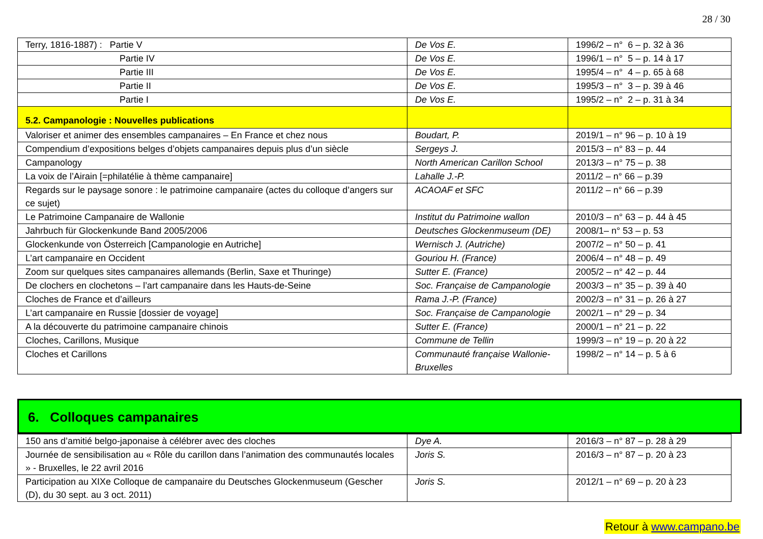28 / 30
| Terry, 1816-1887) : Partie V | De Vos E. | 1996/2 – n° 6 – p. 32 à 36 |
| Partie IV | De Vos E. | 1996/1 – n° 5 – p. 14 à 17 |
| Partie III | De Vos E. | 1995/4 – n° 4 – p. 65 à 68 |
| Partie II | De Vos E. | 1995/3 – n° 3 – p. 39 à 46 |
| Partie I | De Vos E. | 1995/2 – n° 2 – p. 31 à 34 |
| 5.2. Campanologie : Nouvelles publications | | |
| Valoriser et animer des ensembles campanaires – En France et chez nous | Boudart, P. | 2019/1 – n° 96 – p. 10 à 19 |
| Compendium d’expositions belges d’objets campanaires depuis plus d’un siècle | Sergeys J. | 2015/3 – n° 83 – p. 44 |
| Campanology | North American Carillon School | 2013/3 – n° 75 – p. 38 |
| La voix de l’Airain [=philatélie à thème campanaire] | Lahalle J.-P. | 2011/2 – n° 66 – p.39 |
| Regards sur le paysage sonore : le patrimoine campanaire (actes du colloque d’angers sur ce sujet) | ACAOAF et SFC | 2011/2 – n° 66 – p.39 |
| Le Patrimoine Campanaire de Wallonie | Institut du Patrimoine wallon | 2010/3 – n° 63 – p. 44 à 45 |
| Jahrbuch für Glockenkunde Band 2005/2006 | Deutsches Glockenmuseum (DE) | 2008/1– n° 53 – p. 53 |
| Glockenkunde von Österreich [Campanologie en Autriche] | Wernisch J. (Autriche) | 2007/2 – n° 50 – p. 41 |
| L’art campanaire en Occident | Gouriou H. (France) | 2006/4 – n° 48 – p. 49 |
| Zoom sur quelques sites campanaires allemands (Berlin, Saxe et Thuringe) | Sutter E. (France) | 2005/2 – n° 42 – p. 44 |
| De clochers en clochetons – l’art campanaire dans les Hauts-de-Seine | Soc. Française de Campanologie | 2003/3 – n° 35 – p. 39 à 40 |
| Cloches de France et d’ailleurs | Rama J.-P. (France) | 2002/3 – n° 31 – p. 26 à 27 |
| L’art campanaire en Russie [dossier de voyage] | Soc. Française de Campanologie | 2002/1 – n° 29 – p. 34 |
| A la découverte du patrimoine campanaire chinois | Sutter E. (France) | 2000/1 – n° 21 – p. 22 |
| Cloches, Carillons, Musique | Commune de Tellin | 1999/3 – n° 19 – p. 20 à 22 |
| Cloches et Carillons | Communauté française Wallonie-Bruxelles | 1998/2 – n° 14 – p. 5 à 6 |
6. Colloques campanaires
| 150 ans d’amitié belgo-japonaise à célébrer avec des cloches | Dye A. | 2016/3 – n° 87 – p. 28 à 29 |
| Journée de sensibilisation au « Rôle du carillon dans l’animation des communautés locales » - Bruxelles, le 22 avril 2016 | Joris S. | 2016/3 – n° 87 – p. 20 à 23 |
| Participation au XIXe Colloque de campanaire du Deutsches Glockenmuseum (Gescher (D), du 30 sept. au 3 oct. 2011) | Joris S. | 2012/1 – n° 69 – p. 20 à 23 |
Retour à www.campano.be